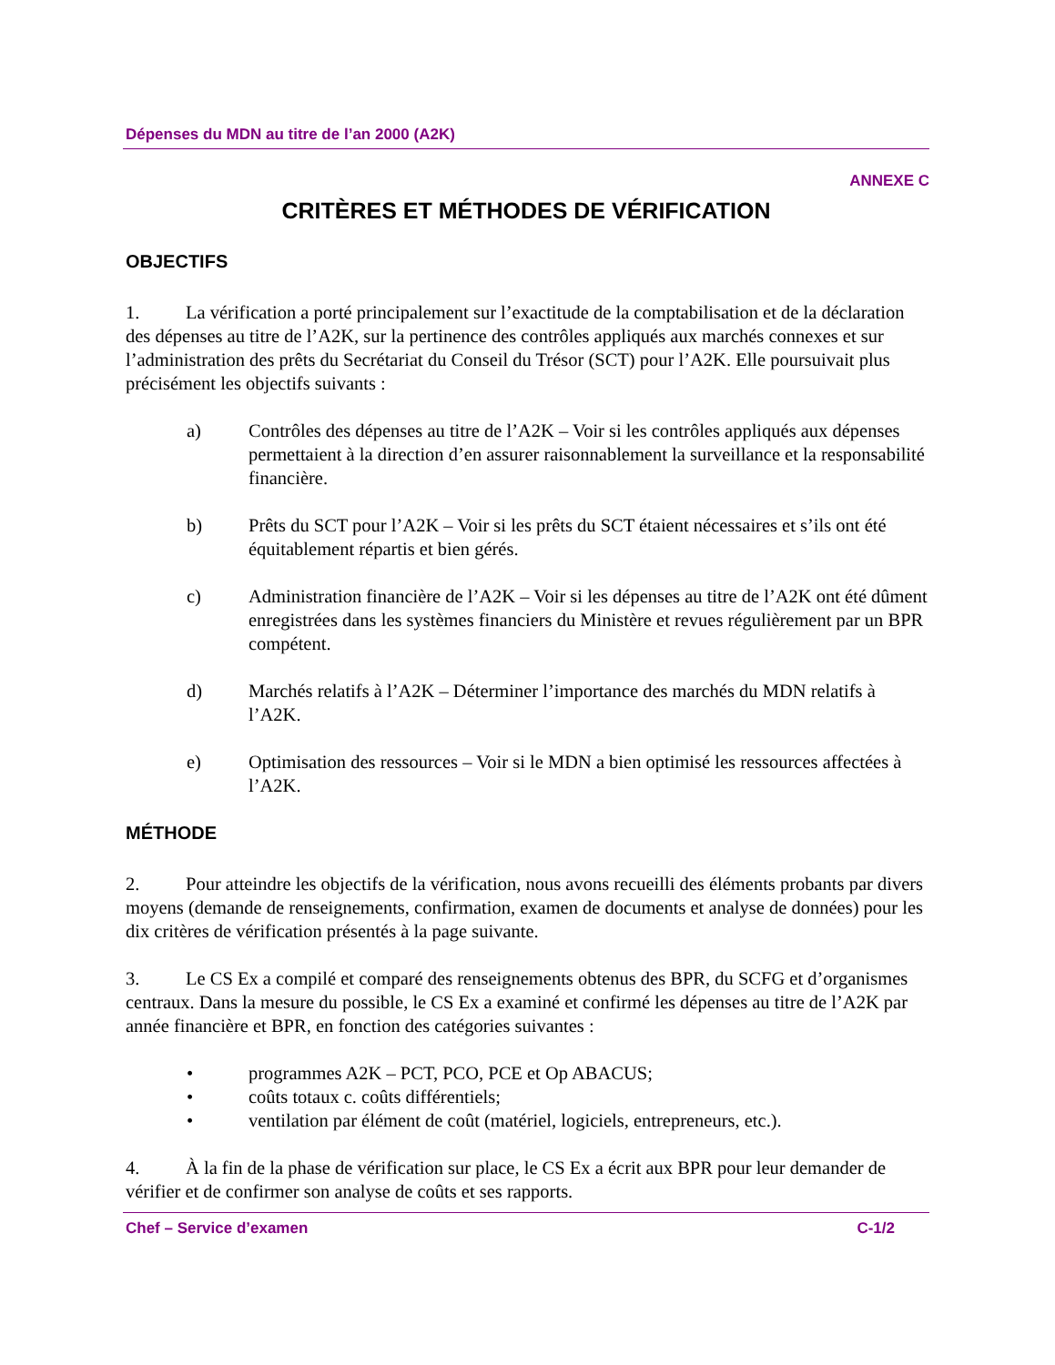Dépenses du MDN au titre de l’an 2000 (A2K)
ANNEXE C
CRITÈRES ET MÉTHODES DE VÉRIFICATION
OBJECTIFS
1. La vérification a porté principalement sur l’exactitude de la comptabilisation et de la déclaration des dépenses au titre de l’A2K, sur la pertinence des contrôles appliqués aux marchés connexes et sur l’administration des prêts du Secrétariat du Conseil du Trésor (SCT) pour l’A2K. Elle poursuivait plus précisément les objectifs suivants :
a) Contrôles des dépenses au titre de l’A2K – Voir si les contrôles appliqués aux dépenses permettaient à la direction d’en assurer raisonnablement la surveillance et la responsabilité financière.
b) Prêts du SCT pour l’A2K – Voir si les prêts du SCT étaient nécessaires et s’ils ont été équitablement répartis et bien gérés.
c) Administration financière de l’A2K – Voir si les dépenses au titre de l’A2K ont été dûment enregistrées dans les systèmes financiers du Ministère et revues régulièrement par un BPR compétent.
d) Marchés relatifs à l’A2K – Déterminer l’importance des marchés du MDN relatifs à l’A2K.
e) Optimisation des ressources – Voir si le MDN a bien optimisé les ressources affectées à l’A2K.
MÉTHODE
2. Pour atteindre les objectifs de la vérification, nous avons recueilli des éléments probants par divers moyens (demande de renseignements, confirmation, examen de documents et analyse de données) pour les dix critères de vérification présentés à la page suivante.
3. Le CS Ex a compilé et comparé des renseignements obtenus des BPR, du SCFG et d’organismes centraux. Dans la mesure du possible, le CS Ex a examiné et confirmé les dépenses au titre de l’A2K par année financière et BPR, en fonction des catégories suivantes :
• programmes A2K – PCT, PCO, PCE et Op ABACUS;
• coûts totaux c. coûts différentiels;
• ventilation par élément de coût (matériel, logiciels, entrepreneurs, etc.).
4. À la fin de la phase de vérification sur place, le CS Ex a écrit aux BPR pour leur demander de vérifier et de confirmer son analyse de coûts et ses rapports.
Chef – Service d’examen C-1/2